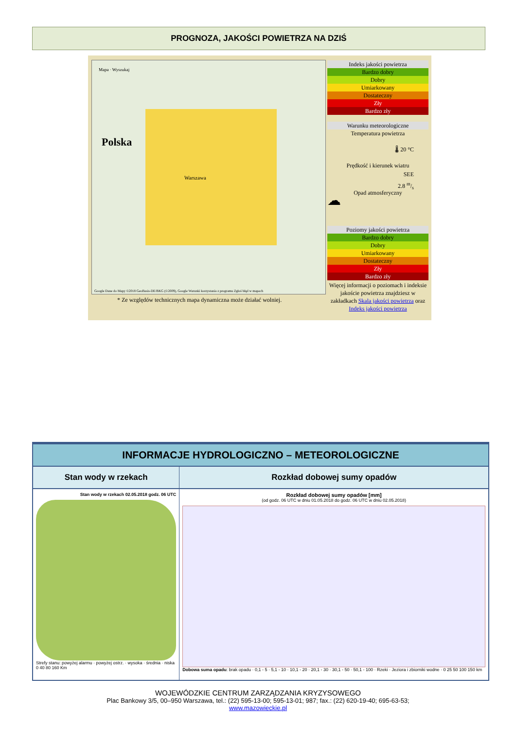PROGNOZA, JAKOŚCI POWIETRZA NA DZIŚ
Mapa · Wyszukaj
Polska
Warszawa
Google Dane do Mapy ©2018 GeoBasis-DE/BKG (©2009), Google Warunki korzystania z programu Zgłoś błąd w mapach
* Ze względów technicznych mapa dynamiczna może działać wolniej.
Indeks jakości powietrza
Bardzo dobry
Dobry
Umiarkowany
Dostateczny
Zły
Bardzo zły
Warunku meteorologiczne
Temperatura powietrza
🌡 20 °C
Prędkość i kierunek wiatru
SEE
2.8 m/s
Opad atmosferyczny
☁
Poziomy jakości powietrza
Bardzo dobry
Dobry
Umiarkowany
Dostateczny
Zły
Bardzo zły
Więcej informacji o poziomach i indeksie jakoście powietrza znajdziesz w zakładkach Skala jakości powietrza oraz Indeks jakości powietrza
INFORMACJE HYDROLOGICZNO – METEOROLOGICZNE
| Stan wody w rzekach | Rozkład dobowej sumy opadów |
| --- | --- |
| Stan wody w rzekach 02.05.2018 godz. 06 UTC Strefy stanu: powyżej alarmu · powyżej ostrz. · wysoka · średnia · niska 0 40 80 160 Km | Rozkład dobowej sumy opadów [mm] (od godz. 06 UTC w dniu 01.05.2018 do godz. 06 UTC w dniu 02.05.2018) Dobowa suma opadu : brak opadu · 0,1 - 5 · 5,1 - 10 · 10,1 - 20 · 20,1 - 30 · 30,1 - 50 · 50,1 - 100 · Rzeki · Jeziora i zbiorniki wodne · 0 25 50 100 150 km |
WOJEWÓDZKIE CENTRUM ZARZĄDZANIA KRYZYSOWEGO
Plac Bankowy 3/5, 00–950 Warszawa, tel.: (22) 595-13-00; 595-13-01; 987; fax.: (22) 620-19-40; 695-63-53;
www.mazowieckie.pl